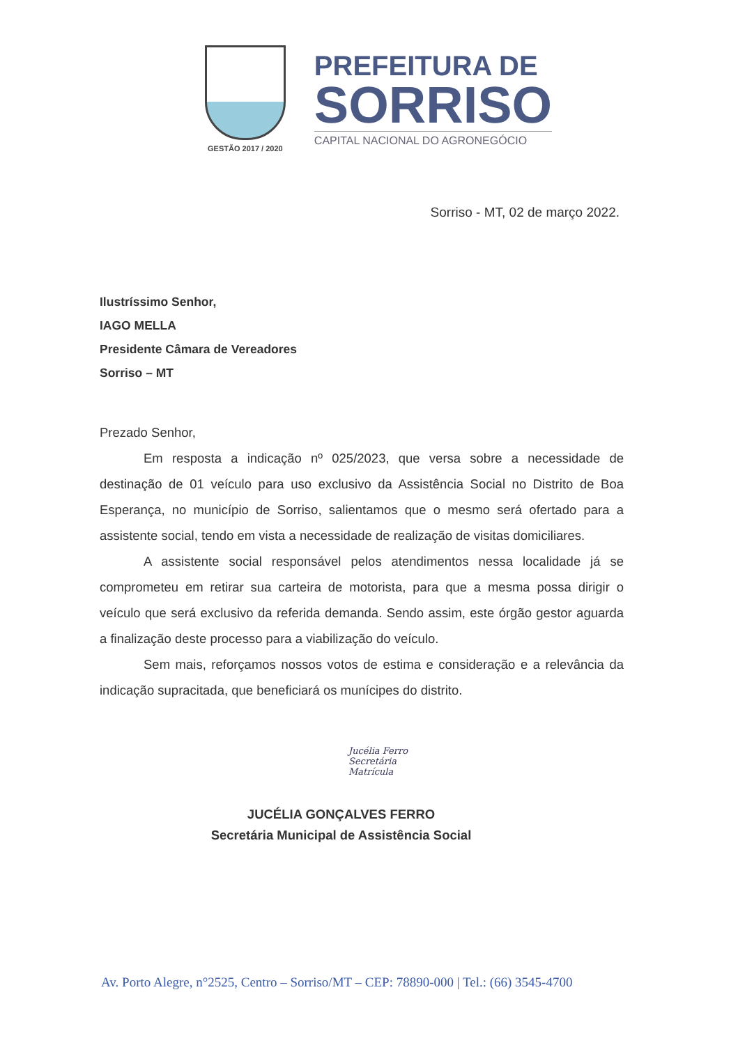GESTÃO 2017 / 2020
PREFEITURA DE
SORRISO
CAPITAL NACIONAL DO AGRONEGÓCIO
Sorriso - MT, 02 de março 2022.
Ilustríssimo Senhor,
IAGO MELLA
Presidente Câmara de Vereadores
Sorriso – MT
Prezado Senhor,
Em resposta a indicação nº 025/2023, que versa sobre a necessidade de destinação de 01 veículo para uso exclusivo da Assistência Social no Distrito de Boa Esperança, no município de Sorriso, salientamos que o mesmo será ofertado para a assistente social, tendo em vista a necessidade de realização de visitas domiciliares.
A assistente social responsável pelos atendimentos nessa localidade já se comprometeu em retirar sua carteira de motorista, para que a mesma possa dirigir o veículo que será exclusivo da referida demanda. Sendo assim, este órgão gestor aguarda a finalização deste processo para a viabilização do veículo.
Sem mais, reforçamos nossos votos de estima e consideração e a relevância da indicação supracitada, que beneficiará os munícipes do distrito.
Jucélia Ferro
Secretária
Matrícula
JUCÉLIA GONÇALVES FERRO
Secretária Municipal de Assistência Social
Av. Porto Alegre, n°2525, Centro – Sorriso/MT – CEP: 78890-000 | Tel.: (66) 3545-4700